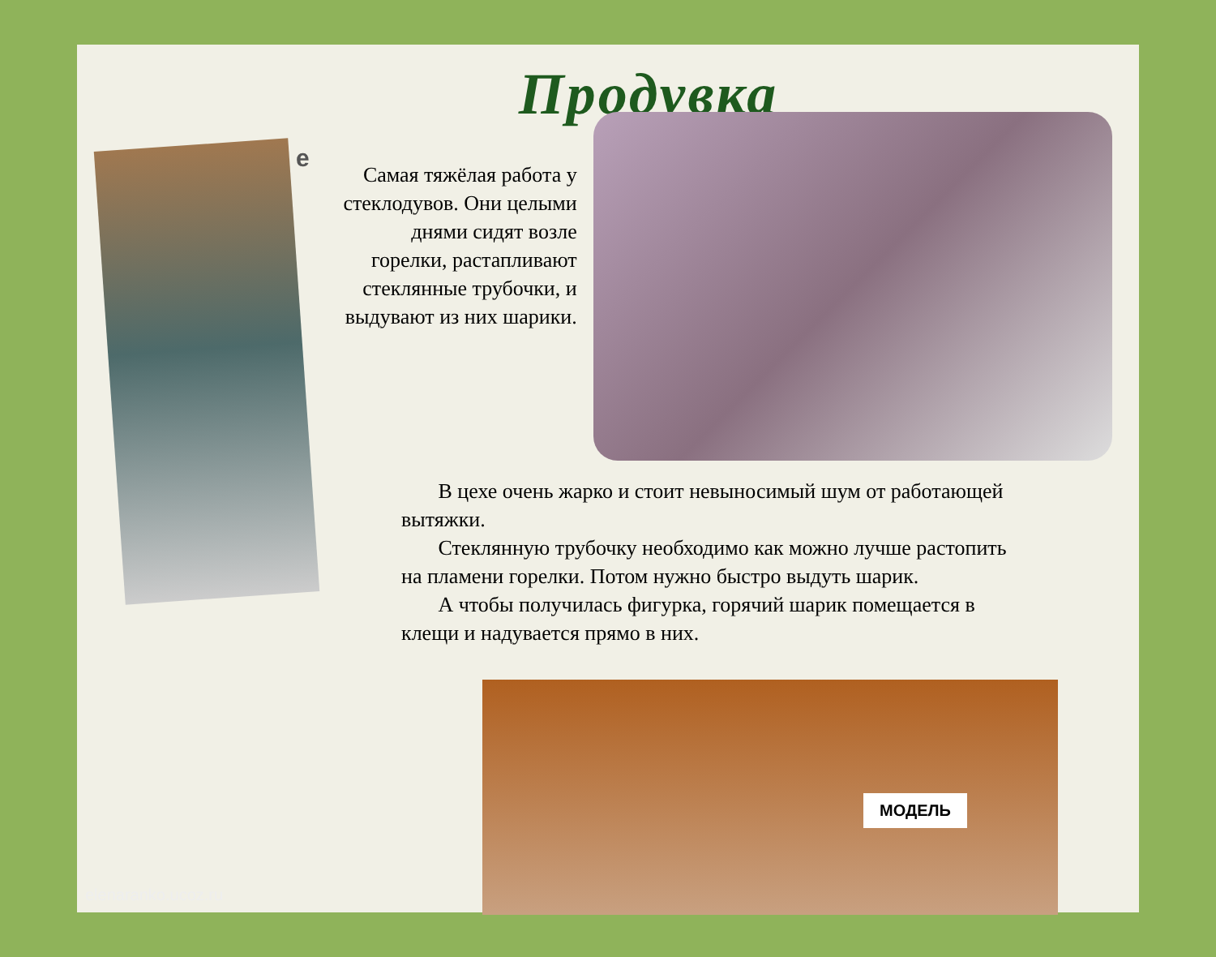Продувка
е
Самая тяжёлая работа у стеклодувов. Они целыми днями сидят возле горелки, растапливают стеклянные трубочки, и выдувают из них шарики.
В цехе очень жарко и стоит невыносимый шум от работающей вытяжки.
Стеклянную трубочку необходимо как можно лучше растопить на пламени горелки. Потом нужно быстро выдуть шарик.
А чтобы получилась фигурка, горячий шарик помещается в клещи и надувается прямо в них.
МОДЕЛЬ
elenaranko.ucoz.ru